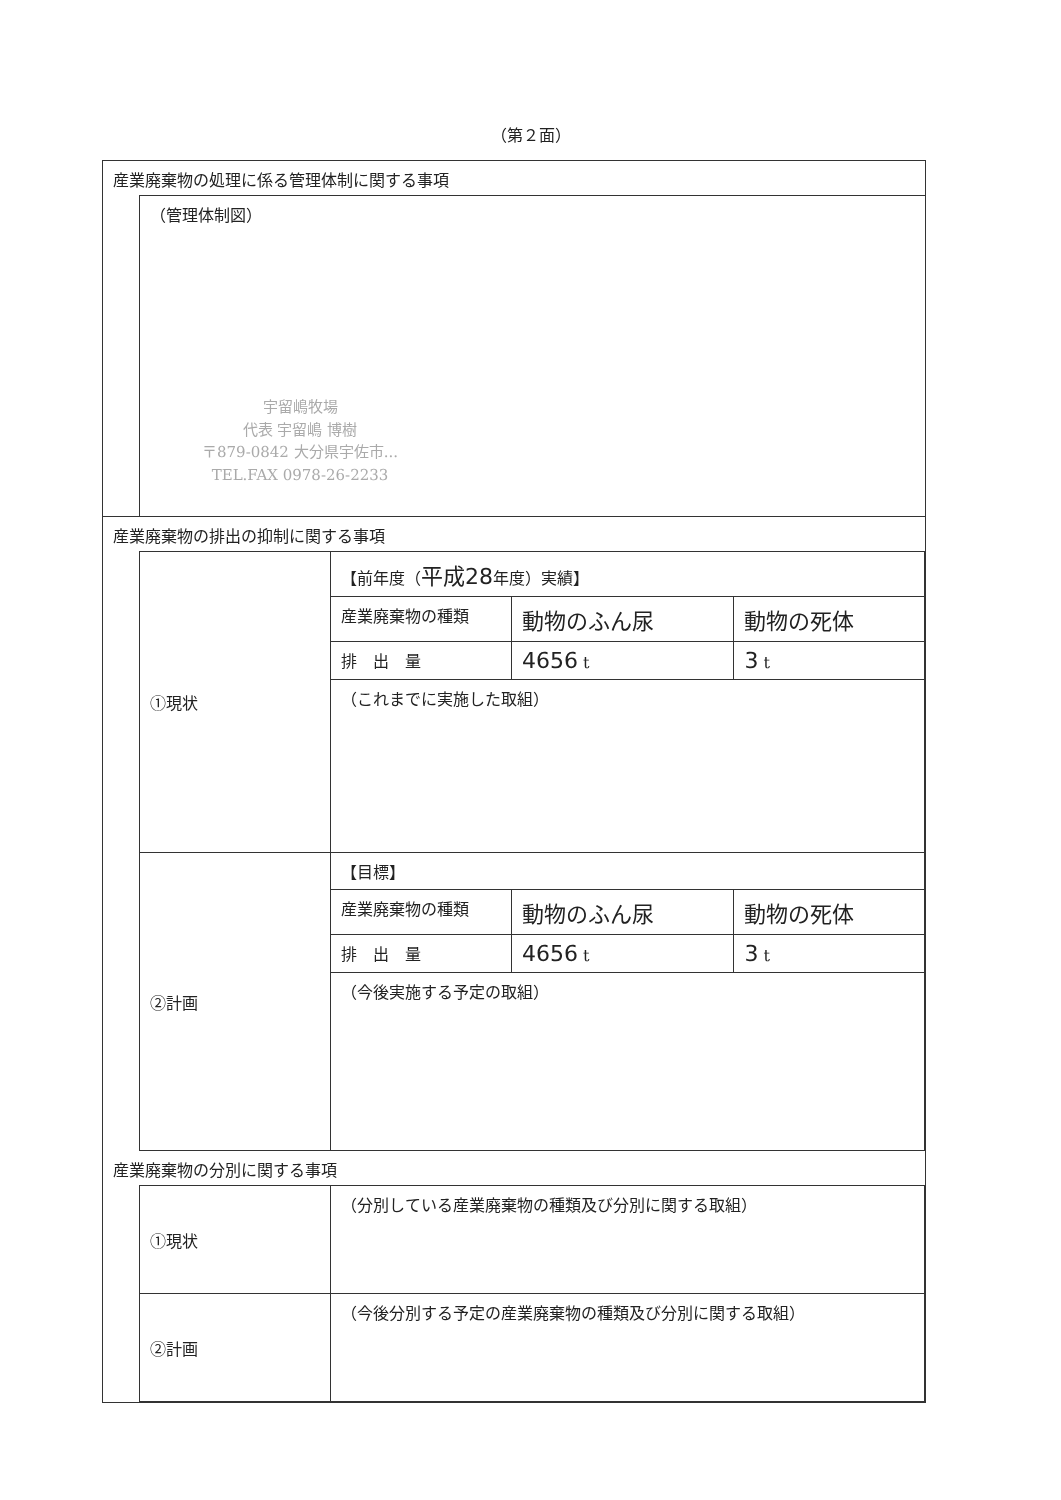（第２面）
産業廃棄物の処理に係る管理体制に関する事項
| （管理体制図） 宇留嶋牧場 代表 宇留嶋 博樹 〒879-0842 大分県宇佐市... TEL.FAX 0978-26-2233 |
産業廃棄物の排出の抑制に関する事項
| ①現状 | 【前年度（ 平成28 年度）実績】 | | |
| | 産業廃棄物の種類 | 動物のふん尿 | 動物の死体 |
| | 排 出 量 | 4656 t | 3 t |
| | （これまでに実施した取組） | | |
| ②計画 | 【目標】 | | |
| | 産業廃棄物の種類 | 動物のふん尿 | 動物の死体 |
| | 排 出 量 | 4656 t | 3 t |
| | （今後実施する予定の取組） | | |
産業廃棄物の分別に関する事項
| ①現状 | （分別している産業廃棄物の種類及び分別に関する取組） |
| ②計画 | （今後分別する予定の産業廃棄物の種類及び分別に関する取組） |